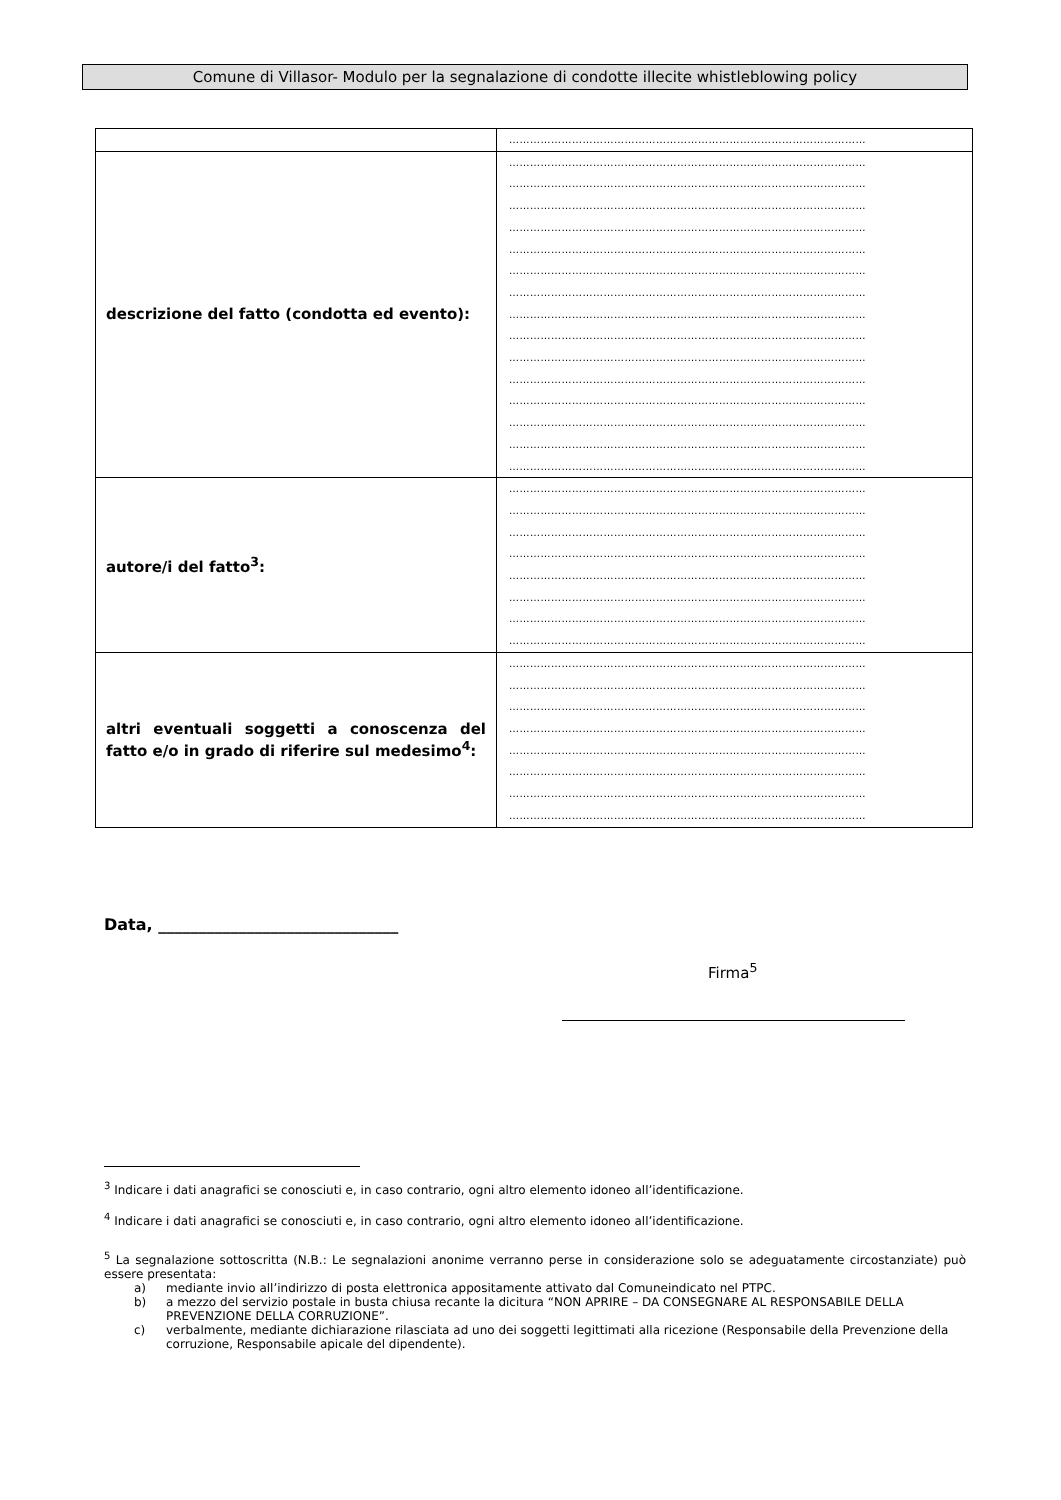Comune di Villasor- Modulo per la segnalazione di condotte illecite whistleblowing policy
| | ………………………………………………………………………………………… |
| descrizione del fatto (condotta ed evento): | ………………………………………………………………………………………… ………………………………………………………………………………………… ………………………………………………………………………………………… ………………………………………………………………………………………… ………………………………………………………………………………………… ………………………………………………………………………………………… ………………………………………………………………………………………… ………………………………………………………………………………………… ………………………………………………………………………………………… ………………………………………………………………………………………… ………………………………………………………………………………………… ………………………………………………………………………………………… ………………………………………………………………………………………… ………………………………………………………………………………………… ………………………………………………………………………………………… |
| autore/i del fatto<sup>3</sup>: | ………………………………………………………………………………………… ………………………………………………………………………………………… ………………………………………………………………………………………… ………………………………………………………………………………………… ………………………………………………………………………………………… ………………………………………………………………………………………… ………………………………………………………………………………………… ………………………………………………………………………………………… |
| altri eventuali soggetti a conoscenza del fatto e/o in grado di riferire sul medesimo<sup>4</sup>: | ………………………………………………………………………………………… ………………………………………………………………………………………… ………………………………………………………………………………………… ………………………………………………………………………………………… ………………………………………………………………………………………… ………………………………………………………………………………………… ………………………………………………………………………………………… ………………………………………………………………………………………… |
Data, ______________________________
Firma<sup>5</sup>
<sup>3</sup> Indicare i dati anagrafici se conosciuti e, in caso contrario, ogni altro elemento idoneo all’identificazione.
<sup>4</sup> Indicare i dati anagrafici se conosciuti e, in caso contrario, ogni altro elemento idoneo all’identificazione.
<sup>5</sup> La segnalazione sottoscritta (N.B.: Le segnalazioni anonime verranno perse in considerazione solo se adeguatamente circostanziate) può essere presentata:
a) mediante invio all’indirizzo di posta elettronica appositamente attivato dal Comuneindicato nel PTPC.
b) a mezzo del servizio postale in busta chiusa recante la dicitura “NON APRIRE – DA CONSEGNARE AL RESPONSABILE DELLA PREVENZIONE DELLA CORRUZIONE”.
c) verbalmente, mediante dichiarazione rilasciata ad uno dei soggetti legittimati alla ricezione (Responsabile della Prevenzione della corruzione, Responsabile apicale del dipendente).